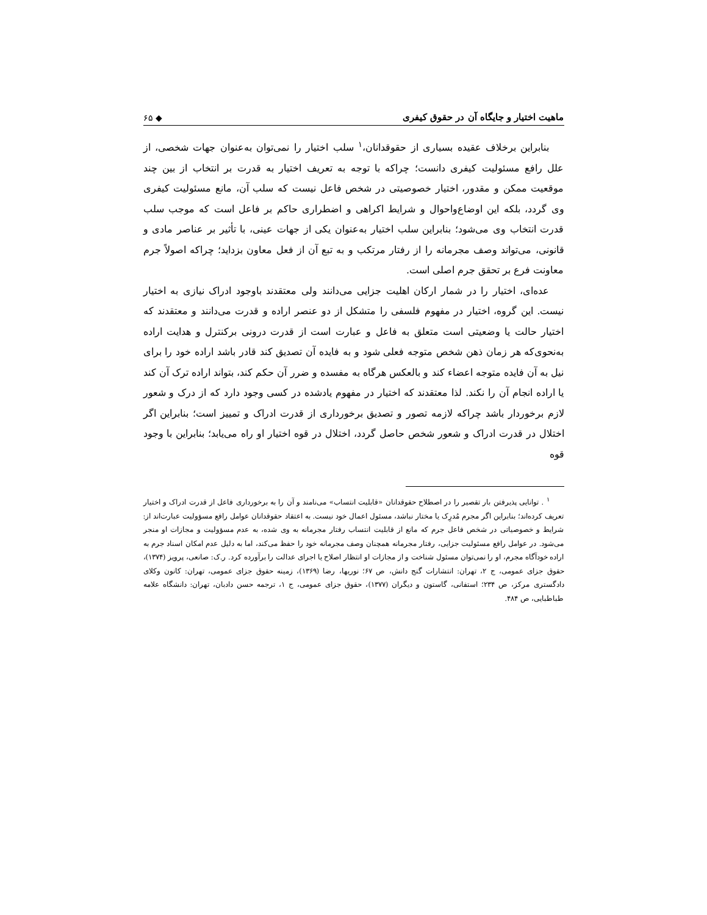ماهیت اختیار و جایگاه آن در حقوق کیفری ◆ ۶۵
بنابراین برخلاف عقیده بسیاری از حقوقدانان،<sup>۱</sup> سلب اختیار را نمی‌توان به‌عنوان جهات شخصی، از علل رافع مسئولیت کیفری دانست؛ چراکه با توجه به تعریف اختیار به قدرت بر انتخاب از بین چند موقعیت ممکن و مقدور، اختیار خصوصیتی در شخص فاعل نیست که سلب آن، مانع مسئولیت کیفری وی گردد، بلکه این اوضاع‌واحوال و شرایط اکراهی و اضطراری حاکم بر فاعل است که موجب سلب قدرت انتخاب وی می‌شود؛ بنابراین سلب اختیار به‌عنوان یکی از جهات عینی، با تأثیر بر عناصر مادی و قانونی، می‌تواند وصف مجرمانه را از رفتار مرتکب و به تبع آن از فعل معاون بزداید؛ چراکه اصولاً جرم معاونت فرع بر تحقق جرم اصلی است.
عده‌ای، اختیار را در شمار ارکان اهلیت جزایی می‌دانند ولی معتقدند باوجود ادراک نیازی به اختیار نیست. این گروه، اختیار در مفهوم فلسفی را متشکل از دو عنصر اراده و قدرت می‌دانند و معتقدند که اختیار حالت یا وضعیتی است متعلق به فاعل و عبارت است از قدرت درونی برکنترل و هدایت اراده به‌نحوی‌که هر زمان ذهن شخص متوجه فعلی شود و به فایده آن تصدیق کند قادر باشد اراده خود را برای نیل به آن فایده متوجه اعضاء کند و بالعکس هرگاه به مفسده و ضرر آن حکم کند، بتواند اراده ترک آن کند یا اراده انجام آن را نکند. لذا معتقدند که اختیار در مفهوم یادشده در کسی وجود دارد که از درک و شعور لازم برخوردار باشد چراکه لازمه تصور و تصدیق برخورداری از قدرت ادراک و تمییز است؛ بنابراین اگر اختلال در قدرت ادراک و شعور شخص حاصل گردد، اختلال در قوه اختیار او راه می‌یابد؛ بنابراین با وجود قوه
<sup>۱</sup> . توانایی پذیرفتن بار تقصیر را در اصطلاح حقوقدانان «قابلیت انتساب» می‌نامند و آن را به برخورداری فاعل از قدرت ادراک و اختیار تعریف کرده‌اند؛ بنابراین اگر مجرم مُدرِک یا مختار نباشد، مسئول اعمال خود نیست. به اعتقاد حقوقدانان عوامل رافع مسؤولیت عبارت‌اند از: شرایط و خصوصیاتی در شخص فاعل جرم که مانع از قابلیت انتساب رفتار مجرمانه به وی شده، به عدم مسؤولیت و مجازات او منجر می‌شود. در عوامل رافع مسئولیت جزایی، رفتار مجرمانه همچنان وصف مجرمانه خود را حفظ می‌کند، اما به دلیل عدم امکان اسناد جرم به اراده خودآگاه مجرم، او را نمی‌توان مسئول شناخت و از مجازات او انتظار اصلاح یا اجرای عدالت را برآورده کرد. ر.ک: صانعی، پرویز (۱۳۷۴)، حقوق جزای عمومی، ج ۲، تهران: انتشارات گنج دانش، ص ۶۷؛ نوربها، رضا (۱۳۶۹)، زمینه حقوق جزای عمومی، تهران: کانون وکلای دادگستری مرکز، ص ۲۳۴؛ استفانی، گاستون و دیگران (۱۳۷۷)، حقوق جزای عمومی، ج ۱، ترجمه حسن دادبان، تهران: دانشگاه علامه طباطبایی، ص ۴۸۴.